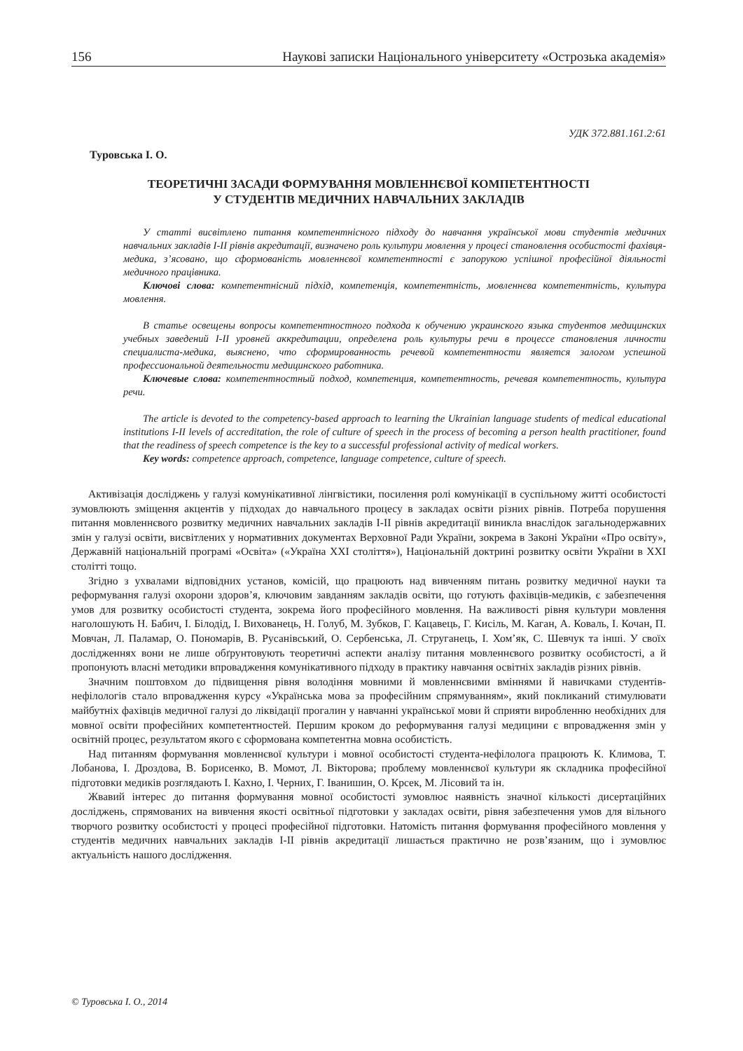156 Наукові записки Національного університету «Острозька академія»
УДК 372.881.161.2:61
Туровська І. О.
ТЕОРЕТИЧНІ ЗАСАДИ ФОРМУВАННЯ МОВЛЕННЄВОЇ КОМПЕТЕНТНОСТІ
У СТУДЕНТІВ МЕДИЧНИХ НАВЧАЛЬНИХ ЗАКЛАДІВ
У статті висвітлено питання компетентнісного підходу до навчання української мови студентів медичних навчальних закладів І-ІІ рівнів акредитації, визначено роль культури мовлення у процесі становлення особистості фахівця-медика, з’ясовано, що сформованість мовленнєвої компетентності є запорукою успішної професійної діяльності медичного працівника.
Ключові слова: компетентнісний підхід, компетенція, компетентність, мовленнєва компетентність, культура мовлення.
В статье освещены вопросы компетентностного подхода к обучению украинского языка студентов медицинских учебных заведений І-ІІ уровней аккредитации, определена роль культуры речи в процессе становления личности специалиста-медика, выяснено, что сформированность речевой компетентности является залогом успешной профессиональной деятельности медицинского работника.
Ключевые слова: компетентностный подход, компетенция, компетентность, речевая компетентность, культура речи.
The article is devoted to the competency-based approach to learning the Ukrainian language students of medical educational institutions I-II levels of accreditation, the role of culture of speech in the process of becoming a person health practitioner, found that the readiness of speech competence is the key to a successful professional activity of medical workers.
Key words: competence approach, competence, language competence, culture of speech.
Активізація досліджень у галузі комунікативної лінгвістики, посилення ролі комунікації в суспільному житті особистості зумовлюють зміщення акцентів у підходах до навчального процесу в закладах освіти різних рівнів. Потреба порушення питання мовленнєвого розвитку медичних навчальних закладів І-ІІ рівнів акредитації виникла внаслідок загальнодержавних змін у галузі освіти, висвітлених у нормативних документах Верховної Ради України, зокрема в Законі України «Про освіту», Державній національній програмі «Освіта» («Україна XXI століття»), Національній доктрині розвитку освіти України в XXI столітті тощо.
Згідно з ухвалами відповідних установ, комісій, що працюють над вивченням питань розвитку медичної науки та реформування галузі охорони здоров’я, ключовим завданням закладів освіти, що готують фахівців-медиків, є забезпечення умов для розвитку особистості студента, зокрема його професійного мовлення. На важливості рівня культури мовлення наголошують Н. Бабич, І. Білодід, І. Вихованець, Н. Голуб, М. Зубков, Г. Кацавець, Г. Кисіль, М. Каган, А. Коваль, І. Кочан, П. Мовчан, Л. Паламар, О. Пономарів, В. Русанівський, О. Сербенська, Л. Струганець, І. Хом’як, С. Шевчук та інші. У своїх дослідженнях вони не лише обґрунтовують теоретичні аспекти аналізу питання мовленнєвого розвитку особистості, а й пропонують власні методики впровадження комунікативного підходу в практику навчання освітніх закладів різних рівнів.
Значним поштовхом до підвищення рівня володіння мовними й мовленнєвими вміннями й навичками студентів-нефілологів стало впровадження курсу «Українська мова за професійним спрямуванням», який покликаний стимулювати майбутніх фахівців медичної галузі до ліквідації прогалин у навчанні української мови й сприяти виробленню необхідних для мовної освіти професійних компетентностей. Першим кроком до реформування галузі медицини є впровадження змін у освітній процес, результатом якого є сформована компетентна мовна особистість.
Над питанням формування мовленнєвої культури і мовної особистості студента-нефілолога працюють К. Климова, Т. Лобанова, І. Дроздова, В. Борисенко, В. Момот, Л. Вікторова; проблему мовленнєвої культури як складника професійної підготовки медиків розглядають І. Кахно, І. Черних, Г. Іванишин, О. Крсек, М. Лісовий та ін.
Жвавий інтерес до питання формування мовної особистості зумовлює наявність значної кількості дисертаційних досліджень, спрямованих на вивчення якості освітньої підготовки у закладах освіти, рівня забезпечення умов для вільного творчого розвитку особистості у процесі професійної підготовки. Натомість питання формування професійного мовлення у студентів медичних навчальних закладів І-ІІ рівнів акредитації лишається практично не розв’язаним, що і зумовлює актуальність нашого дослідження.
© Туровська І. О., 2014